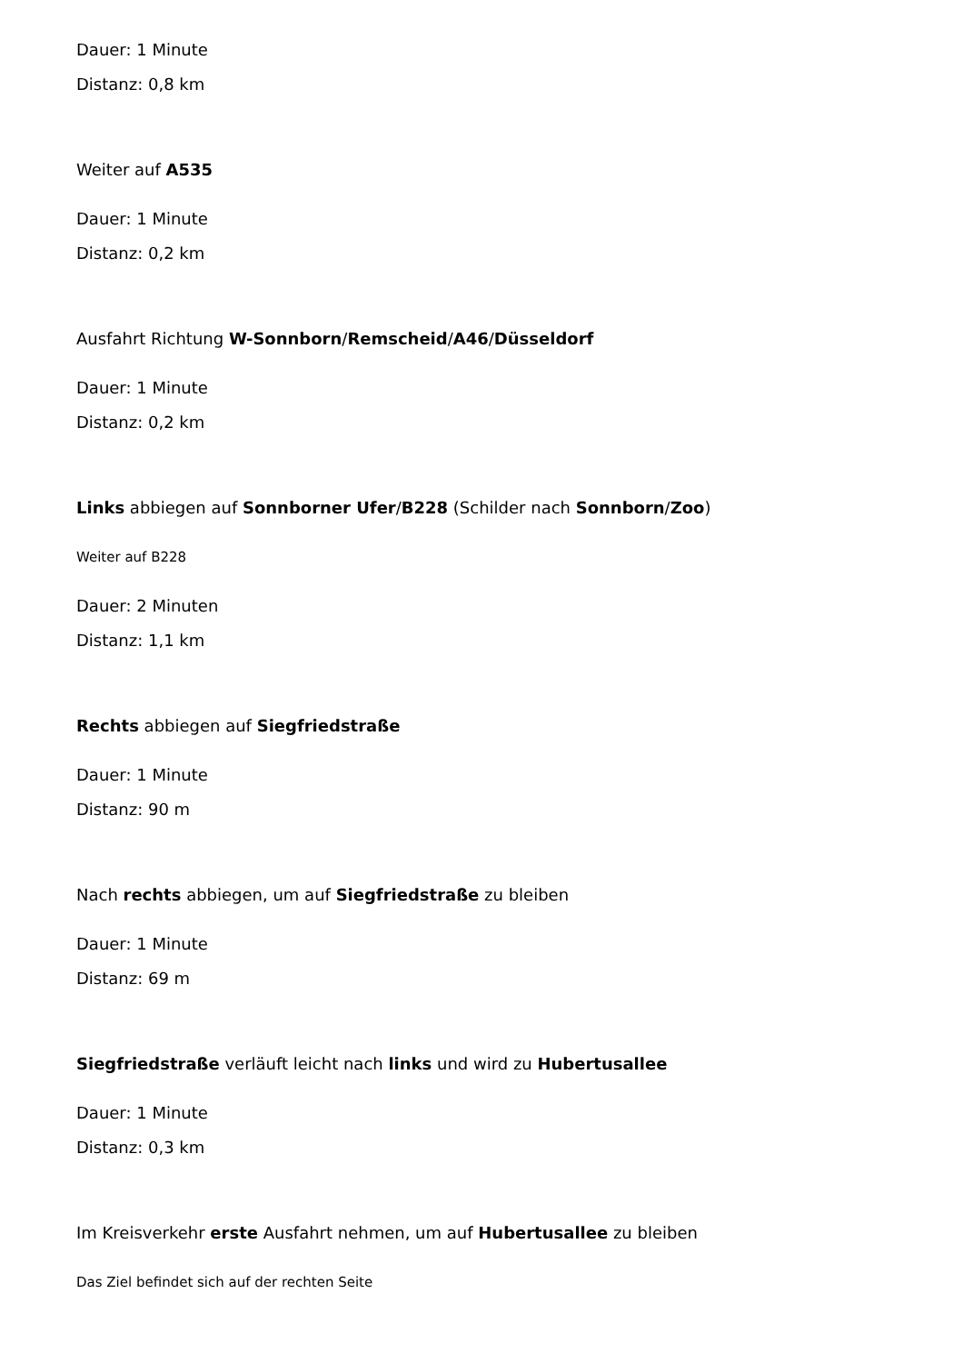Dauer: 1 Minute
Distanz: 0,8 km
Weiter auf A535
Dauer: 1 Minute
Distanz: 0,2 km
Ausfahrt Richtung W-Sonnborn/Remscheid/A46/Düsseldorf
Dauer: 1 Minute
Distanz: 0,2 km
Links abbiegen auf Sonnborner Ufer/B228 (Schilder nach Sonnborn/Zoo)
Weiter auf B228
Dauer: 2 Minuten
Distanz: 1,1 km
Rechts abbiegen auf Siegfriedstraße
Dauer: 1 Minute
Distanz: 90 m
Nach rechts abbiegen, um auf Siegfriedstraße zu bleiben
Dauer: 1 Minute
Distanz: 69 m
Siegfriedstraße verläuft leicht nach links und wird zu Hubertusallee
Dauer: 1 Minute
Distanz: 0,3 km
Im Kreisverkehr erste Ausfahrt nehmen, um auf Hubertusallee zu bleiben
Das Ziel befindet sich auf der rechten Seite